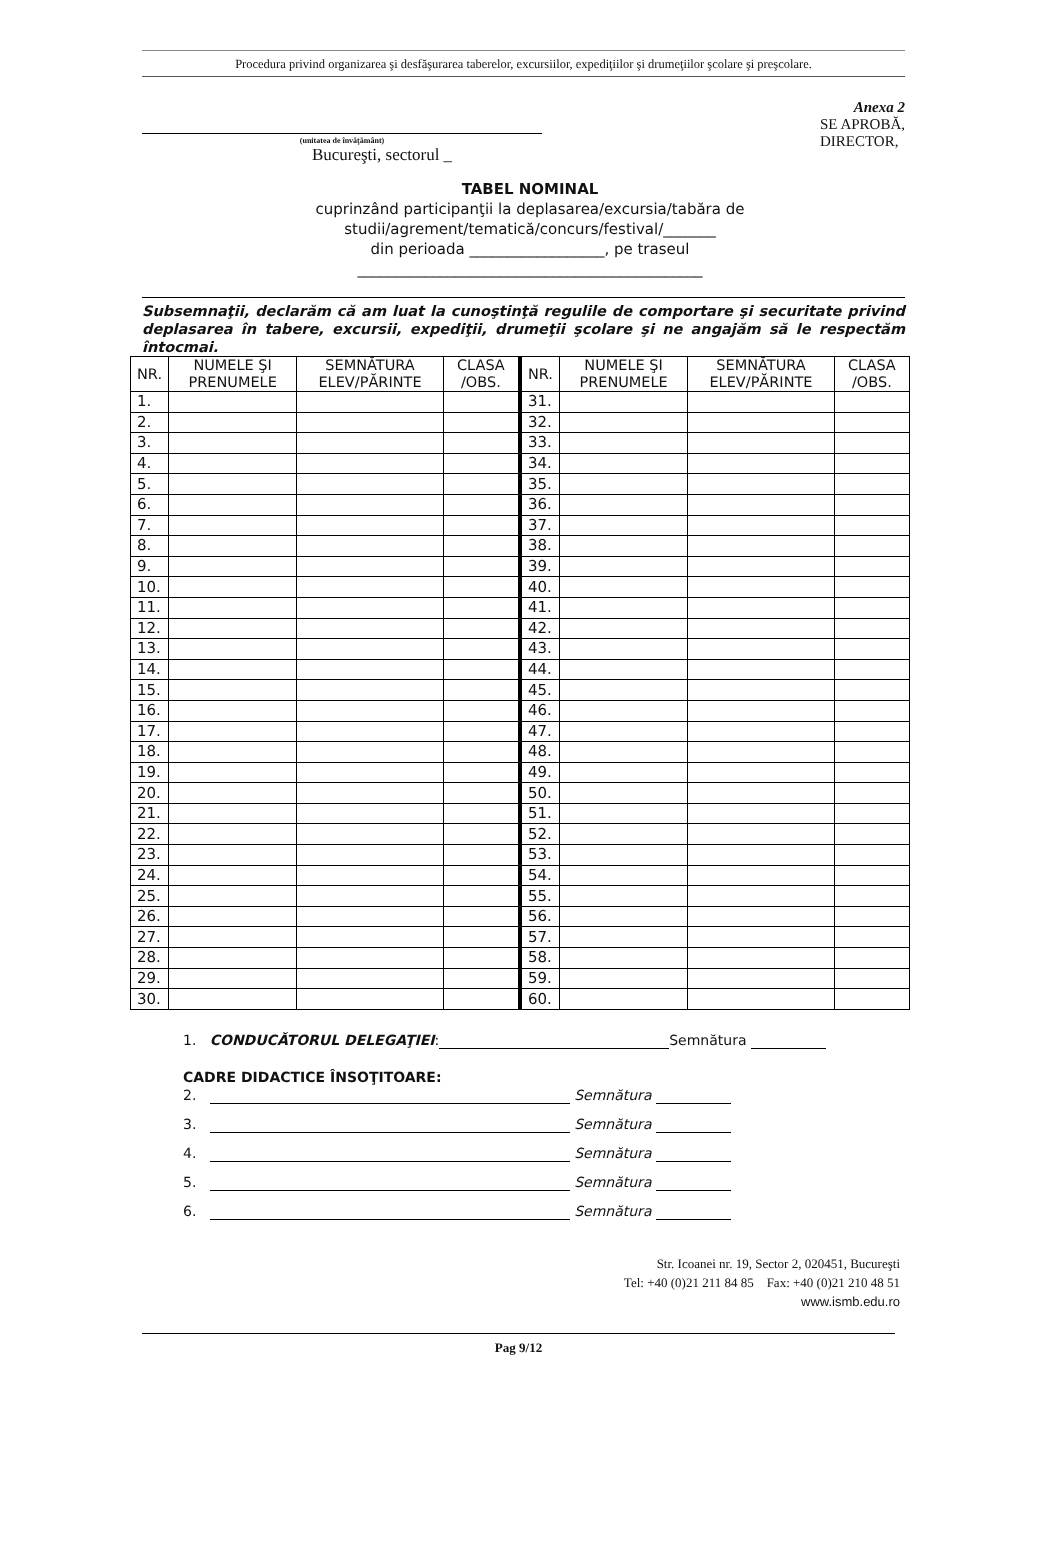Procedura privind organizarea şi desfăşurarea taberelor, excursiilor, expediţiilor şi drumeţiilor şcolare şi preşcolare.
(unitatea de învăţământ)
Bucureşti, sectorul _
Anexa 2
SE APROBĂ,
DIRECTOR,
TABEL NOMINAL
cuprinzând participanţii la deplasarea/excursia/tabăra de
studii/agrement/tematică/concurs/festival/_______
din perioada __________________, pe traseul
______________________________________________
Subsemnaţii, declarăm că am luat la cunoştinţă regulile de comportare şi securitate privind deplasarea în tabere, excursii, expediţii, drumeţii şcolare şi ne angajăm să le respectăm întocmai.
| NR. | NUMELE ŞI PRENUMELE | SEMNĂTURA ELEV/PĂRINTE | CLASA /OBS. | NR. | NUMELE ŞI PRENUMELE | SEMNĂTURA ELEV/PĂRINTE | CLASA /OBS. |
| --- | --- | --- | --- | --- | --- | --- | --- |
| 1. | | | | 31. | | | |
| 2. | | | | 32. | | | |
| 3. | | | | 33. | | | |
| 4. | | | | 34. | | | |
| 5. | | | | 35. | | | |
| 6. | | | | 36. | | | |
| 7. | | | | 37. | | | |
| 8. | | | | 38. | | | |
| 9. | | | | 39. | | | |
| 10. | | | | 40. | | | |
| 11. | | | | 41. | | | |
| 12. | | | | 42. | | | |
| 13. | | | | 43. | | | |
| 14. | | | | 44. | | | |
| 15. | | | | 45. | | | |
| 16. | | | | 46. | | | |
| 17. | | | | 47. | | | |
| 18. | | | | 48. | | | |
| 19. | | | | 49. | | | |
| 20. | | | | 50. | | | |
| 21. | | | | 51. | | | |
| 22. | | | | 52. | | | |
| 23. | | | | 53. | | | |
| 24. | | | | 54. | | | |
| 25. | | | | 55. | | | |
| 26. | | | | 56. | | | |
| 27. | | | | 57. | | | |
| 28. | | | | 58. | | | |
| 29. | | | | 59. | | | |
| 30. | | | | 60. | | | |
1. CONDUCĂTORUL DELEGAŢIEI: Semnătura
CADRE DIDACTICE ÎNSOŢITOARE:
2. Semnătura
3. Semnătura
4. Semnătura
5. Semnătura
6. Semnătura
Str. Icoanei nr. 19, Sector 2, 020451, Bucureşti
Tel: +40 (0)21 211 84 85 Fax: +40 (0)21 210 48 51
www.ismb.edu.ro
Pag 9/12